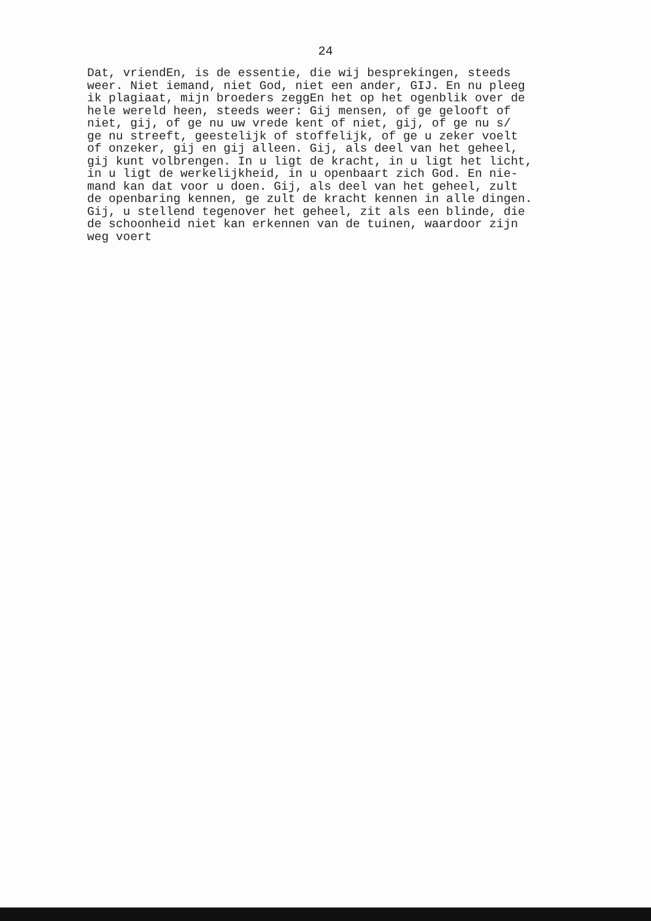24
Dat, vriendEn, is de essentie, die wij besprekingen, steeds weer. Niet iemand, niet God, niet een ander, GIJ. En nu pleeg ik plagiaat, mijn broeders zeggEn het op het ogenblik over de hele wereld heen, steeds weer: Gij mensen, of ge gelooft of niet, gij, of ge nu uw vrede kent of niet, gij, of ge nu s/ ge nu streeft, geestelijk of stoffelijk, of ge u zeker voelt of onzeker, gij en gij alleen. Gij, als deel van het geheel, gij kunt volbrengen. In u ligt de kracht, in u ligt het licht, in u ligt de werkelijkheid, in u openbaart zich God. En nie- mand kan dat voor u doen. Gij, als deel van het geheel, zult de openbaring kennen, ge zult de kracht kennen in alle dingen. Gij, u stellend tegenover het geheel, zit als een blinde, die de schoonheid niet kan erkennen van de tuinen, waardoor zijn weg voert